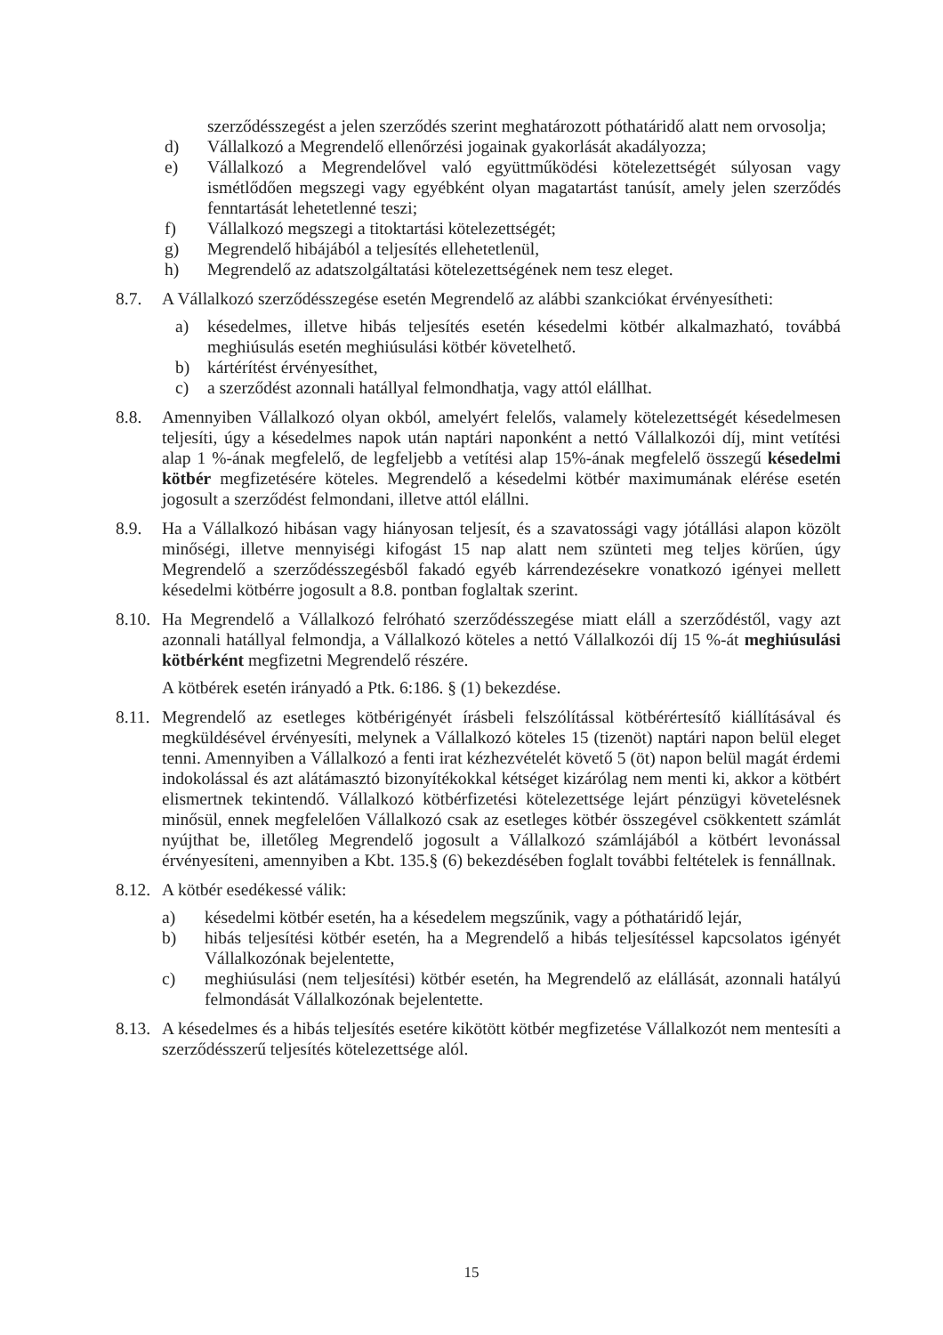szerződésszegést a jelen szerződés szerint meghatározott póthatáridő alatt nem orvosolja;
d) Vállalkozó a Megrendelő ellenőrzési jogainak gyakorlását akadályozza;
e) Vállalkozó a Megrendelővel való együttműködési kötelezettségét súlyosan vagy ismétlődően megszegi vagy egyébként olyan magatartást tanúsít, amely jelen szerződés fenntartását lehetetlenné teszi;
f) Vállalkozó megszegi a titoktartási kötelezettségét;
g) Megrendelő hibájából a teljesítés ellehetetlenül,
h) Megrendelő az adatszolgáltatási kötelezettségének nem tesz eleget.
8.7. A Vállalkozó szerződésszegése esetén Megrendelő az alábbi szankciókat érvényesítheti:
a) késedelmes, illetve hibás teljesítés esetén késedelmi kötbér alkalmazható, továbbá meghiúsulás esetén meghiúsulási kötbér követelhető.
b) kártérítést érvényesíthet,
c) a szerződést azonnali hatállyal felmondhatja, vagy attól elállhat.
8.8. Amennyiben Vállalkozó olyan okból, amelyért felelős, valamely kötelezettségét késedelmesen teljesíti, úgy a késedelmes napok után naptári naponként a nettó Vállalkozói díj, mint vetítési alap 1 %-ának megfelelő, de legfeljebb a vetítési alap 15%-ának megfelelő összegű késedelmi kötbér megfizetésére köteles. Megrendelő a késedelmi kötbér maximumának elérése esetén jogosult a szerződést felmondani, illetve attól elállni.
8.9. Ha a Vállalkozó hibásan vagy hiányosan teljesít, és a szavatossági vagy jótállási alapon közölt minőségi, illetve mennyiségi kifogást 15 nap alatt nem szünteti meg teljes körűen, úgy Megrendelő a szerződésszegésből fakadó egyéb kárrendezésekre vonatkozó igényei mellett késedelmi kötbérre jogosult a 8.8. pontban foglaltak szerint.
8.10.
Ha Megrendelő a Vállalkozó felróható szerződésszegése miatt eláll a szerződéstől, vagy azt azonnali hatállyal felmondja, a Vállalkozó köteles a nettó Vállalkozói díj 15 %-át meghiúsulási kötbérként megfizetni Megrendelő részére.
A kötbérek esetén irányadó a Ptk. 6:186. § (1) bekezdése.
8.11.
Megrendelő az esetleges kötbérigényét írásbeli felszólítással kötbérértesítő kiállításával és megküldésével érvényesíti, melynek a Vállalkozó köteles 15 (tizenöt) naptári napon belül eleget tenni. Amennyiben a Vállalkozó a fenti irat kézhezvételét követő 5 (öt) napon belül magát érdemi indokolással és azt alátámasztó bizonyítékokkal kétséget kizárólag nem menti ki, akkor a kötbért elismertnek tekintendő. Vállalkozó kötbérfizetési kötelezettsége lejárt pénzügyi követelésnek minősül, ennek megfelelően Vállalkozó csak az esetleges kötbér összegével csökkentett számlát nyújthat be, illetőleg Megrendelő jogosult a Vállalkozó számlájából a kötbért levonással érvényesíteni, amennyiben a Kbt. 135.§ (6) bekezdésében foglalt további feltételek is fennállnak.
8.12.
A kötbér esedékessé válik:
a) késedelmi kötbér esetén, ha a késedelem megszűnik, vagy a póthatáridő lejár,
b) hibás teljesítési kötbér esetén, ha a Megrendelő a hibás teljesítéssel kapcsolatos igényét Vállalkozónak bejelentette,
c) meghiúsulási (nem teljesítési) kötbér esetén, ha Megrendelő az elállását, azonnali hatályú felmondását Vállalkozónak bejelentette.
8.13.
A késedelmes és a hibás teljesítés esetére kikötött kötbér megfizetése Vállalkozót nem mentesíti a szerződésszerű teljesítés kötelezettsége alól.
15